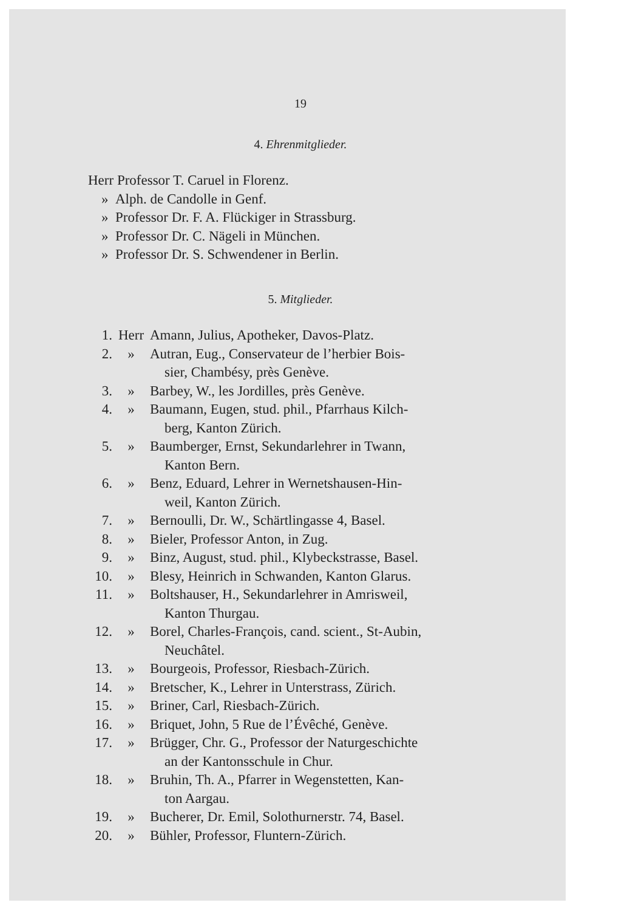19
4. Ehrenmitglieder.
Herr Professor T. Caruel in Florenz.
» Alph. de Candolle in Genf.
» Professor Dr. F. A. Flückiger in Strassburg.
» Professor Dr. C. Nägeli in München.
» Professor Dr. S. Schwendener in Berlin.
5. Mitglieder.
1. Herr Amann, Julius, Apotheker, Davos-Platz.
2. » Autran, Eug., Conservateur de l’herbier Bois-
sier, Chambésy, près Genève.
3. » Barbey, W., les Jordilles, près Genève.
4. » Baumann, Eugen, stud. phil., Pfarrhaus Kilch-
berg, Kanton Zürich.
5. » Baumberger, Ernst, Sekundarlehrer in Twann,
Kanton Bern.
6. » Benz, Eduard, Lehrer in Wernetshausen-Hin-
weil, Kanton Zürich.
7. » Bernoulli, Dr. W., Schärtlingasse 4, Basel.
8. » Bieler, Professor Anton, in Zug.
9. » Binz, August, stud. phil., Klybeckstrasse, Basel.
10. » Blesy, Heinrich in Schwanden, Kanton Glarus.
11. » Boltshauser, H., Sekundarlehrer in Amrisweil,
Kanton Thurgau.
12. » Borel, Charles-François, cand. scient., St-Aubin,
Neuchâtel.
13. » Bourgeois, Professor, Riesbach-Zürich.
14. » Bretscher, K., Lehrer in Unterstrass, Zürich.
15. » Briner, Carl, Riesbach-Zürich.
16. » Briquet, John, 5 Rue de l’Évêché, Genève.
17. » Brügger, Chr. G., Professor der Naturgeschichte
an der Kantonsschule in Chur.
18. » Bruhin, Th. A., Pfarrer in Wegenstetten, Kan-
ton Aargau.
19. » Bucherer, Dr. Emil, Solothurnerstr. 74, Basel.
20. » Bühler, Professor, Fluntern-Zürich.